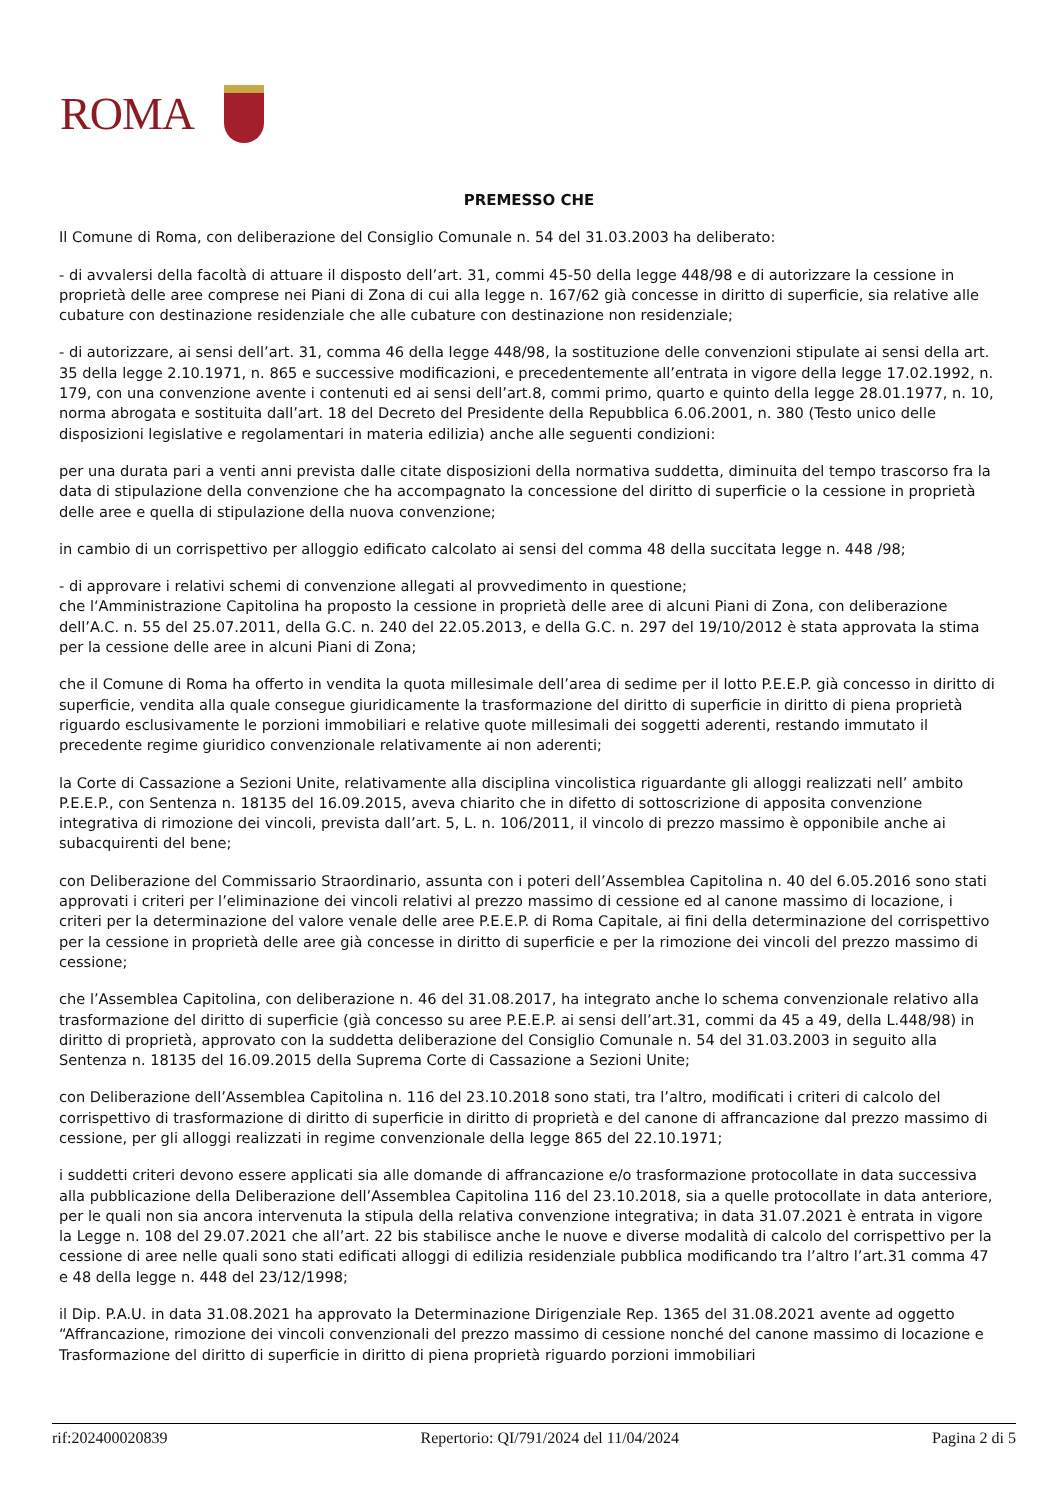ROMA
PREMESSO CHE
Il Comune di Roma, con deliberazione del Consiglio Comunale n. 54 del 31.03.2003 ha deliberato:
- di avvalersi della facoltà di attuare il disposto dell’art. 31, commi 45-50 della legge 448/98 e di autorizzare la cessione in proprietà delle aree comprese nei Piani di Zona di cui alla legge n. 167/62 già concesse in diritto di superficie, sia relative alle cubature con destinazione residenziale che alle cubature con destinazione non residenziale;
- di autorizzare, ai sensi dell’art. 31, comma 46 della legge 448/98, la sostituzione delle convenzioni stipulate ai sensi della art. 35 della legge 2.10.1971, n. 865 e successive modificazioni, e precedentemente all’entrata in vigore della legge 17.02.1992, n. 179, con una convenzione avente i contenuti ed ai sensi dell’art.8, commi primo, quarto e quinto della legge 28.01.1977, n. 10, norma abrogata e sostituita dall’art. 18 del Decreto del Presidente della Repubblica 6.06.2001, n. 380 (Testo unico delle disposizioni legislative e regolamentari in materia edilizia) anche alle seguenti condizioni:
per una durata pari a venti anni prevista dalle citate disposizioni della normativa suddetta, diminuita del tempo trascorso fra la data di stipulazione della convenzione che ha accompagnato la concessione del diritto di superficie o la cessione in proprietà delle aree e quella di stipulazione della nuova convenzione;
in cambio di un corrispettivo per alloggio edificato calcolato ai sensi del comma 48 della succitata legge n. 448 /98;
- di approvare i relativi schemi di convenzione allegati al provvedimento in questione;
che l‘Amministrazione Capitolina ha proposto la cessione in proprietà delle aree di alcuni Piani di Zona, con deliberazione dell’A.C. n. 55 del 25.07.2011, della G.C. n. 240 del 22.05.2013, e della G.C. n. 297 del 19/10/2012 è stata approvata la stima per la cessione delle aree in alcuni Piani di Zona;
che il Comune di Roma ha offerto in vendita la quota millesimale dell’area di sedime per il lotto P.E.E.P. già concesso in diritto di superficie, vendita alla quale consegue giuridicamente la trasformazione del diritto di superficie in diritto di piena proprietà riguardo esclusivamente le porzioni immobiliari e relative quote millesimali dei soggetti aderenti, restando immutato il precedente regime giuridico convenzionale relativamente ai non aderenti;
la Corte di Cassazione a Sezioni Unite, relativamente alla disciplina vincolistica riguardante gli alloggi realizzati nell’ ambito P.E.E.P., con Sentenza n. 18135 del 16.09.2015, aveva chiarito che in difetto di sottoscrizione di apposita convenzione integrativa di rimozione dei vincoli, prevista dall’art. 5, L. n. 106/2011, il vincolo di prezzo massimo è opponibile anche ai subacquirenti del bene;
con Deliberazione del Commissario Straordinario, assunta con i poteri dell’Assemblea Capitolina n. 40 del 6.05.2016 sono stati approvati i criteri per l’eliminazione dei vincoli relativi al prezzo massimo di cessione ed al canone massimo di locazione, i criteri per la determinazione del valore venale delle aree P.E.E.P. di Roma Capitale, ai fini della determinazione del corrispettivo per la cessione in proprietà delle aree già concesse in diritto di superficie e per la rimozione dei vincoli del prezzo massimo di cessione;
che l’Assemblea Capitolina, con deliberazione n. 46 del 31.08.2017, ha integrato anche lo schema convenzionale relativo alla trasformazione del diritto di superficie (già concesso su aree P.E.E.P. ai sensi dell’art.31, commi da 45 a 49, della L.448/98) in diritto di proprietà, approvato con la suddetta deliberazione del Consiglio Comunale n. 54 del 31.03.2003 in seguito alla Sentenza n. 18135 del 16.09.2015 della Suprema Corte di Cassazione a Sezioni Unite;
con Deliberazione dell’Assemblea Capitolina n. 116 del 23.10.2018 sono stati, tra l’altro, modificati i criteri di calcolo del corrispettivo di trasformazione di diritto di superficie in diritto di proprietà e del canone di affrancazione dal prezzo massimo di cessione, per gli alloggi realizzati in regime convenzionale della legge 865 del 22.10.1971;
i suddetti criteri devono essere applicati sia alle domande di affrancazione e/o trasformazione protocollate in data successiva alla pubblicazione della Deliberazione dell’Assemblea Capitolina 116 del 23.10.2018, sia a quelle protocollate in data anteriore, per le quali non sia ancora intervenuta la stipula della relativa convenzione integrativa; in data 31.07.2021 è entrata in vigore la Legge n. 108 del 29.07.2021 che all’art. 22 bis stabilisce anche le nuove e diverse modalità di calcolo del corrispettivo per la cessione di aree nelle quali sono stati edificati alloggi di edilizia residenziale pubblica modificando tra l’altro l’art.31 comma 47 e 48 della legge n. 448 del 23/12/1998;
il Dip. P.A.U. in data 31.08.2021 ha approvato la Determinazione Dirigenziale Rep. 1365 del 31.08.2021 avente ad oggetto “Affrancazione, rimozione dei vincoli convenzionali del prezzo massimo di cessione nonché del canone massimo di locazione e Trasformazione del diritto di superficie in diritto di piena proprietà riguardo porzioni immobiliari
rif:202400020839 Repertorio: QI/791/2024 del 11/04/2024 Pagina 2 di 5